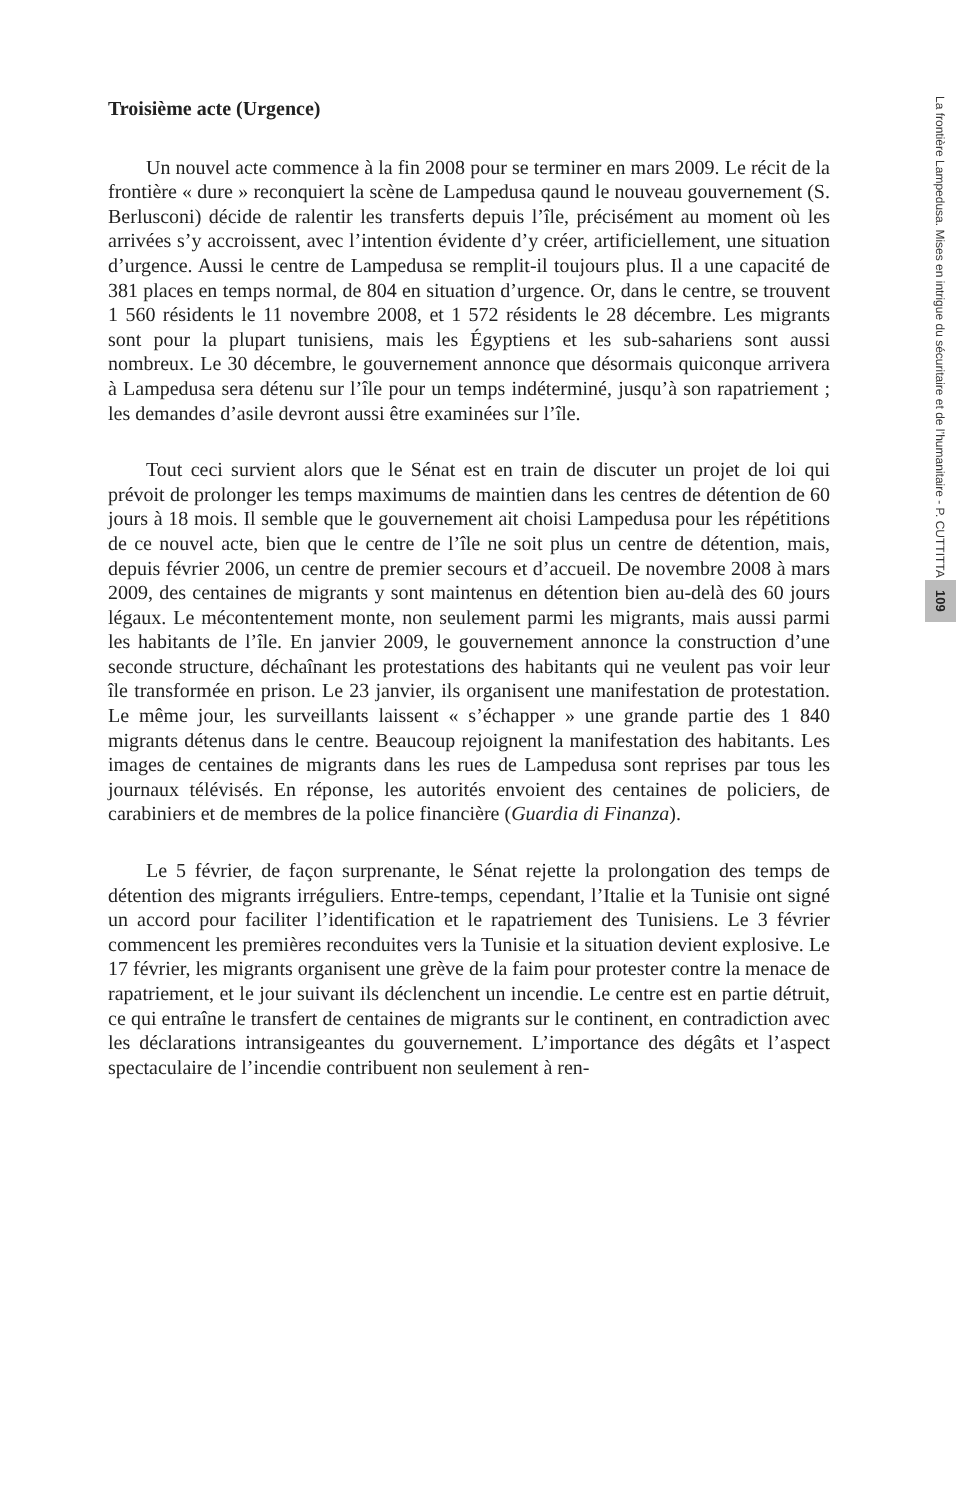Troisième acte (Urgence)
Un nouvel acte commence à la fin 2008 pour se terminer en mars 2009. Le récit de la frontière « dure » reconquiert la scène de Lampedusa qaund le nouveau gouvernement (S. Berlusconi) décide de ralentir les transferts depuis l’île, précisément au moment où les arrivées s’y accroissent, avec l’intention évidente d’y créer, artificiellement, une situation d’urgence. Aussi le centre de Lampedusa se remplit-il toujours plus. Il a une capacité de 381 places en temps normal, de 804 en situation d’urgence. Or, dans le centre, se trouvent 1 560 résidents le 11 novembre 2008, et 1 572 résidents le 28 décembre. Les migrants sont pour la plupart tunisiens, mais les Égyptiens et les sub-sahariens sont aussi nombreux. Le 30 décembre, le gouvernement annonce que désormais quiconque arrivera à Lampedusa sera détenu sur l’île pour un temps indéterminé, jusqu’à son rapatriement ; les demandes d’asile devront aussi être examinées sur l’île.
Tout ceci survient alors que le Sénat est en train de discuter un projet de loi qui prévoit de prolonger les temps maximums de maintien dans les centres de détention de 60 jours à 18 mois. Il semble que le gouvernement ait choisi Lampedusa pour les répétitions de ce nouvel acte, bien que le centre de l’île ne soit plus un centre de détention, mais, depuis février 2006, un centre de premier secours et d’accueil. De novembre 2008 à mars 2009, des centaines de migrants y sont maintenus en détention bien au-delà des 60 jours légaux. Le mécontentement monte, non seulement parmi les migrants, mais aussi parmi les habitants de l’île. En janvier 2009, le gouvernement annonce la construction d’une seconde structure, déchaînant les protestations des habitants qui ne veulent pas voir leur île transformée en prison. Le 23 janvier, ils organisent une manifestation de protestation. Le même jour, les surveillants laissent « s’échapper » une grande partie des 1 840 migrants détenus dans le centre. Beaucoup rejoignent la manifestation des habitants. Les images de centaines de migrants dans les rues de Lampedusa sont reprises par tous les journaux télévisés. En réponse, les autorités envoient des centaines de policiers, de carabiniers et de membres de la police financière (Guardia di Finanza).
Le 5 février, de façon surprenante, le Sénat rejette la prolongation des temps de détention des migrants irréguliers. Entre-temps, cependant, l’Italie et la Tunisie ont signé un accord pour faciliter l’identification et le rapatriement des Tunisiens. Le 3 février commencent les premières reconduites vers la Tunisie et la situation devient explosive. Le 17 février, les migrants organisent une grève de la faim pour protester contre la menace de rapatriement, et le jour suivant ils déclenchent un incendie. Le centre est en partie détruit, ce qui entraîne le transfert de centaines de migrants sur le continent, en contradiction avec les déclarations intransigeantes du gouvernement. L’importance des dégâts et l’aspect spectaculaire de l’incendie contribuent non seulement à ren-
La frontière Lampedusa. Mises en intrigue du sécuritaire et de l’humanitaire - P. CUTTITTA 109